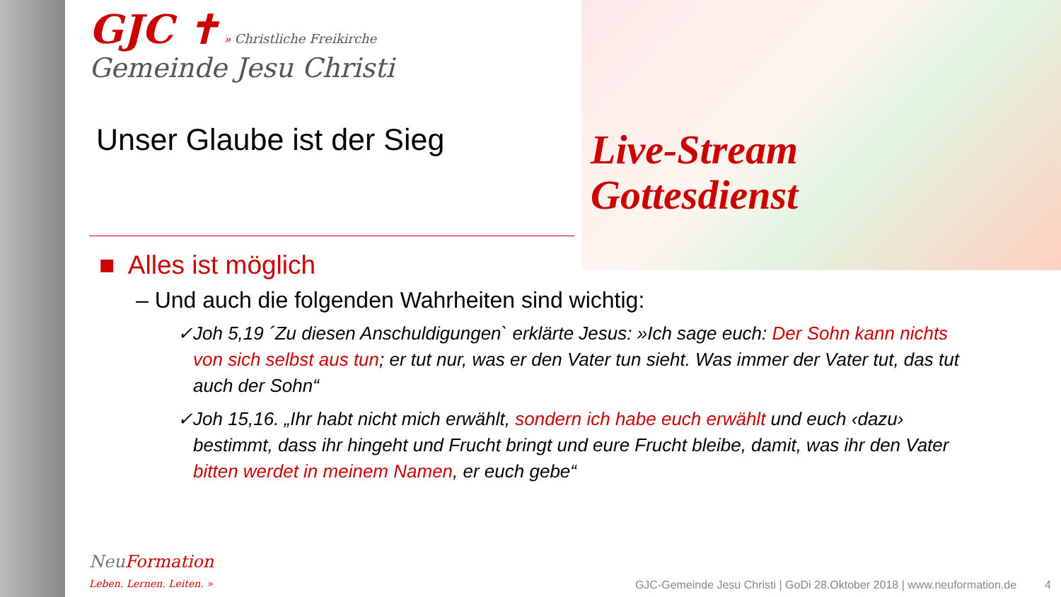Live-Stream
Gottesdienst
GJC ✝ » Christliche Freikirche
Gemeinde Jesu Christi
Unser Glaube ist der Sieg
■ Alles ist möglich
– Und auch die folgenden Wahrheiten sind wichtig:
✓Joh 5,19 ´Zu diesen Anschuldigungen` erklärte Jesus: »Ich sage euch: Der Sohn kann nichts von sich selbst aus tun; er tut nur, was er den Vater tun sieht. Was immer der Vater tut, das tut auch der Sohn“
✓Joh 15,16. „Ihr habt nicht mich erwählt, sondern ich habe euch erwählt und euch ‹dazu› bestimmt, dass ihr hingeht und Frucht bringt und eure Frucht bleibe, damit, was ihr den Vater bitten werdet in meinem Namen, er euch gebe“
NeuFormation
Leben. Lernen. Leiten. »
GJC-Gemeinde Jesu Christi | GoDi 28.Oktober 2018 | www.neuformation.de 4